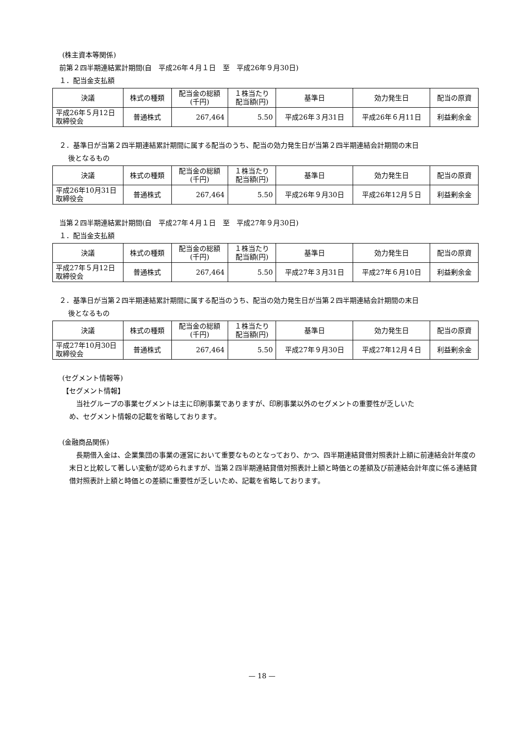(株主資本等関係)
前第２四半期連結累計期間(自　平成26年４月１日　至　平成26年９月30日)
１．配当金支払額
| 決議 | 株式の種類 | 配当金の総額 (千円) | １株当たり 配当額(円) | 基準日 | 効力発生日 | 配当の原資 |
| --- | --- | --- | --- | --- | --- | --- |
| 平成26年５月12日 取締役会 | 普通株式 | 267,464 | 5.50 | 平成26年３月31日 | 平成26年６月11日 | 利益剰余金 |
２．基準日が当第２四半期連結累計期間に属する配当のうち、配当の効力発生日が当第２四半期連結会計期間の末日
後となるもの
| 決議 | 株式の種類 | 配当金の総額 (千円) | １株当たり 配当額(円) | 基準日 | 効力発生日 | 配当の原資 |
| --- | --- | --- | --- | --- | --- | --- |
| 平成26年10月31日 取締役会 | 普通株式 | 267,464 | 5.50 | 平成26年９月30日 | 平成26年12月５日 | 利益剰余金 |
当第２四半期連結累計期間(自　平成27年４月１日　至　平成27年９月30日)
１．配当金支払額
| 決議 | 株式の種類 | 配当金の総額 (千円) | １株当たり 配当額(円) | 基準日 | 効力発生日 | 配当の原資 |
| --- | --- | --- | --- | --- | --- | --- |
| 平成27年５月12日 取締役会 | 普通株式 | 267,464 | 5.50 | 平成27年３月31日 | 平成27年６月10日 | 利益剰余金 |
２．基準日が当第２四半期連結累計期間に属する配当のうち、配当の効力発生日が当第２四半期連結会計期間の末日
後となるもの
| 決議 | 株式の種類 | 配当金の総額 (千円) | １株当たり 配当額(円) | 基準日 | 効力発生日 | 配当の原資 |
| --- | --- | --- | --- | --- | --- | --- |
| 平成27年10月30日 取締役会 | 普通株式 | 267,464 | 5.50 | 平成27年９月30日 | 平成27年12月４日 | 利益剰余金 |
(セグメント情報等)
【セグメント情報】
当社グループの事業セグメントは主に印刷事業でありますが、印刷事業以外のセグメントの重要性が乏しいた
め、セグメント情報の記載を省略しております。
(金融商品関係)
　長期借入金は、企業集団の事業の運営において重要なものとなっており、かつ、四半期連結貸借対照表計上額に前連結会計年度の末日と比較して著しい変動が認められますが、当第２四半期連結貸借対照表計上額と時価との差額及び前連結会計年度に係る連結貸借対照表計上額と時価との差額に重要性が乏しいため、記載を省略しております。
— 18 —